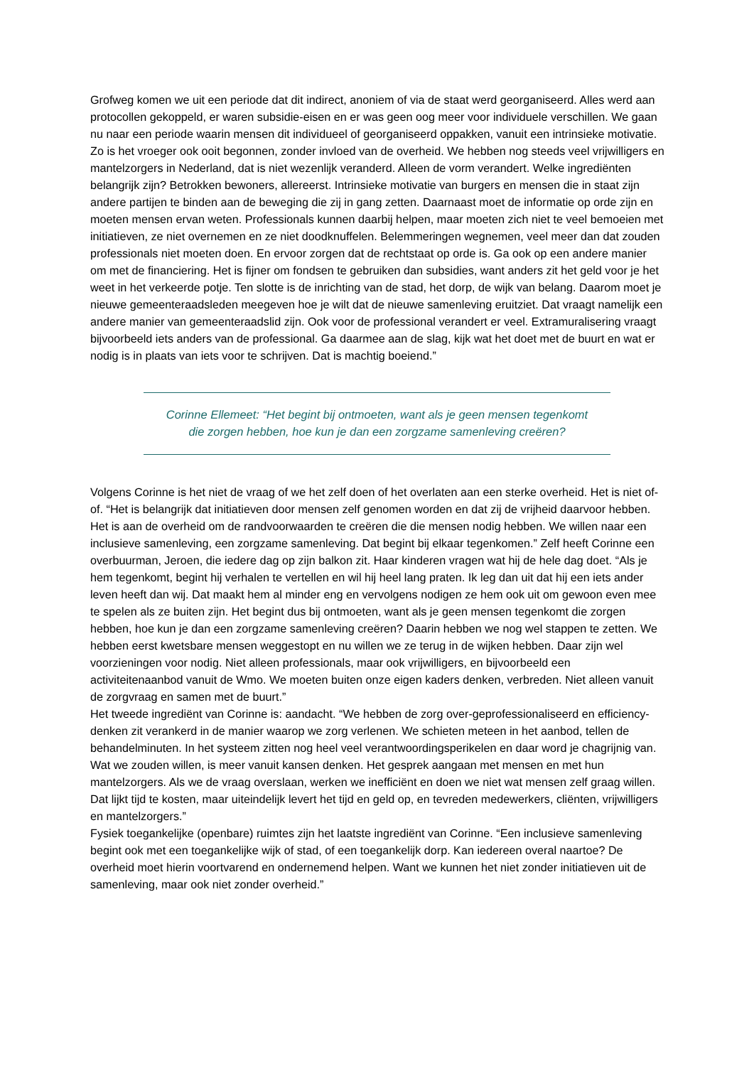Grofweg komen we uit een periode dat dit indirect, anoniem of via de staat werd georganiseerd. Alles werd aan protocollen gekoppeld, er waren subsidie-eisen en er was geen oog meer voor individuele verschillen. We gaan nu naar een periode waarin mensen dit individueel of georganiseerd oppakken, vanuit een intrinsieke motivatie. Zo is het vroeger ook ooit begonnen, zonder invloed van de overheid. We hebben nog steeds veel vrijwilligers en mantelzorgers in Nederland, dat is niet wezenlijk veranderd. Alleen de vorm verandert. Welke ingrediënten belangrijk zijn? Betrokken bewoners, allereerst. Intrinsieke motivatie van burgers en mensen die in staat zijn andere partijen te binden aan de beweging die zij in gang zetten. Daarnaast moet de informatie op orde zijn en moeten mensen ervan weten. Professionals kunnen daarbij helpen, maar moeten zich niet te veel bemoeien met initiatieven, ze niet overnemen en ze niet doodknuffelen. Belemmeringen wegnemen, veel meer dan dat zouden professionals niet moeten doen. En ervoor zorgen dat de rechtstaat op orde is. Ga ook op een andere manier om met de financiering. Het is fijner om fondsen te gebruiken dan subsidies, want anders zit het geld voor je het weet in het verkeerde potje. Ten slotte is de inrichting van de stad, het dorp, de wijk van belang. Daarom moet je nieuwe gemeenteraadsleden meegeven hoe je wilt dat de nieuwe samenleving eruitziet. Dat vraagt namelijk een andere manier van gemeenteraadslid zijn. Ook voor de professional verandert er veel. Extramuralisering vraagt bijvoorbeeld iets anders van de professional. Ga daarmee aan de slag, kijk wat het doet met de buurt en wat er nodig is in plaats van iets voor te schrijven. Dat is machtig boeiend.”
Corinne Ellemeet: “Het begint bij ontmoeten, want als je geen mensen tegenkomt
die zorgen hebben, hoe kun je dan een zorgzame samenleving creëren?
Volgens Corinne is het niet de vraag of we het zelf doen of het overlaten aan een sterke overheid. Het is niet of-of. “Het is belangrijk dat initiatieven door mensen zelf genomen worden en dat zij de vrijheid daarvoor hebben. Het is aan de overheid om de randvoorwaarden te creëren die die mensen nodig hebben. We willen naar een inclusieve samenleving, een zorgzame samenleving. Dat begint bij elkaar tegenkomen.” Zelf heeft Corinne een overbuurman, Jeroen, die iedere dag op zijn balkon zit. Haar kinderen vragen wat hij de hele dag doet. “Als je hem tegenkomt, begint hij verhalen te vertellen en wil hij heel lang praten. Ik leg dan uit dat hij een iets ander leven heeft dan wij. Dat maakt hem al minder eng en vervolgens nodigen ze hem ook uit om gewoon even mee te spelen als ze buiten zijn. Het begint dus bij ontmoeten, want als je geen mensen tegenkomt die zorgen hebben, hoe kun je dan een zorgzame samenleving creëren? Daarin hebben we nog wel stappen te zetten. We hebben eerst kwetsbare mensen weggestopt en nu willen we ze terug in de wijken hebben. Daar zijn wel voorzieningen voor nodig. Niet alleen professionals, maar ook vrijwilligers, en bijvoorbeeld een activiteitenaanbod vanuit de Wmo. We moeten buiten onze eigen kaders denken, verbreden. Niet alleen vanuit de zorgvraag en samen met de buurt.”
Het tweede ingrediënt van Corinne is: aandacht. “We hebben de zorg over-geprofessionaliseerd en efficiency-denken zit verankerd in de manier waarop we zorg verlenen. We schieten meteen in het aanbod, tellen de behandelminuten. In het systeem zitten nog heel veel verantwoordingsperikelen en daar word je chagrijnig van. Wat we zouden willen, is meer vanuit kansen denken. Het gesprek aangaan met mensen en met hun mantelzorgers. Als we de vraag overslaan, werken we inefficiënt en doen we niet wat mensen zelf graag willen. Dat lijkt tijd te kosten, maar uiteindelijk levert het tijd en geld op, en tevreden medewerkers, cliënten, vrijwilligers en mantelzorgers.”
Fysiek toegankelijke (openbare) ruimtes zijn het laatste ingrediënt van Corinne. “Een inclusieve samenleving begint ook met een toegankelijke wijk of stad, of een toegankelijk dorp. Kan iedereen overal naartoe? De overheid moet hierin voortvarend en ondernemend helpen. Want we kunnen het niet zonder initiatieven uit de samenleving, maar ook niet zonder overheid.”